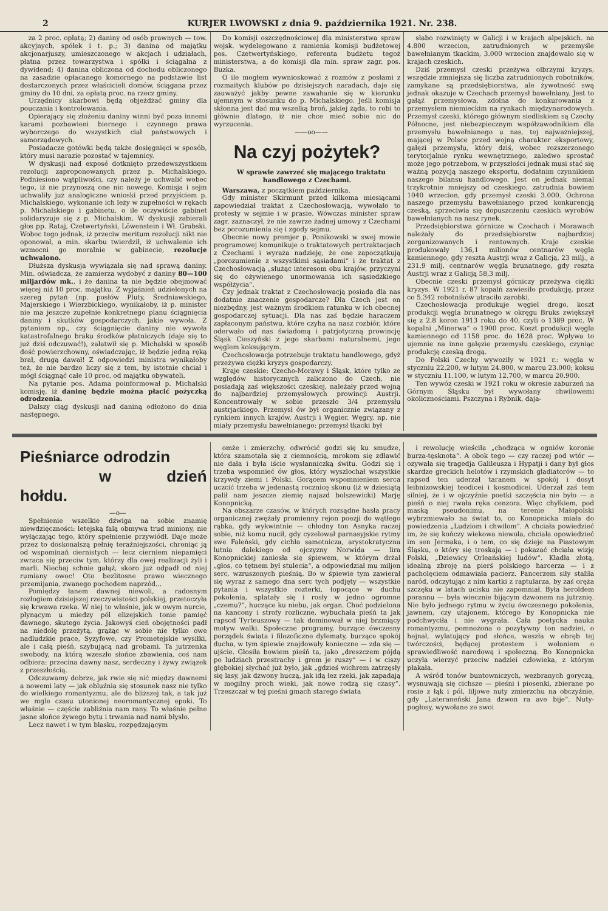2 KURJER LWOWSKI z dnia 9. października 1921. Nr. 238.
za 2 proc. opłatą; 2) daniny od osób prawnych — tow. akcyjnych, spółek i t. p.; 3) danina od majątku akcjonarjuszy, umieszczonego w akcjach i udziałach, płatna przez towarzystwa i spółki i ściągalna z dywidend; 4) danina obliczona od dochodu obliczonego na zasadzie opłacanego komornego na podstawie list dostarczonych przez właścicieli domów, ściągana przez gminy do 10 dni, za opłatą proc. na rzecz gminy.
Urzędnicy skarbowi będą objeżdżać gminy dla pouczania i kontrolowania.
Opierający się złożeniu daniny winni być poza innemi karami pozbawieni biernego i czynnego prawa wyborczego do wszystkich ciał państwowych i samorządowych.
Posiadacze gotówki będą także dosięgnięci w sposób, który musi narazie pozostać w tajemnicy.
W dyskusji nad exposé dotknięto przedewszystkiem rezolucji zaproponowanych przez p. Michalskiego. Podniesiono wątpliwości, czy należy je uchwalić wobec tego, iż nie przynoszą one nic nowego. Komisja i sejm uchwaliły już analogiczne wnioski przed przyjściem p. Michalskiego, wykonanie ich leży w zupełności w rękach p. Michalskiego i gabinetu, o ile oczywiście gabinet solidaryzuje się z p. Michalskim. W dyskusji zabierali głos pp. Rataj, Czetwertyński, Löwenstein i Wł. Grabski. Wobec tego jednak, iż przeciw meritum rezolucji nikt nie oponował, a min. skarbu twierdził, iż uchwalenie ich wzmocni go moralnie w gabinecie, rezolucje uchwalono.
Dłuższa dyskusja wywiązała się nad sprawą daniny. Min. oświadcza, że zamierza wydobyć z daniny 80—100 miljardów mk., i że danina ta nie będzie obejmować więcej niż 10 proc. majątku. Z wyjaśnień udzielonych na szereg pytań (np. posłów Pluty, Średniawskiego, Majerskiego i Wierzbickiego, wynikałoby, iż p. minister nie ma jeszcze zupełnie konkretnego planu ściągnięcia daniny i skutków gospodarczych, jakie wywoła. Z pytaniem np., czy ściągnięcie daniny nie wywoła katastrofalnego braku środków płatniczych (daje się to już dziś odczuwać!), załatwił się p. Michalski w sposób dość powierzchowny, oświadczając, iż będzie jedną ręką brał, drugą dawał! Z odpowiedzi ministra wynikałoby też, że nie bardzo liczy się z tem, by istotnie chciał i mógł ściągnąć całe 10 proc. od majątku obywateli.
Na pytanie pos. Adama poinformował p. Michalski komisję, iż daninę będzie można płacić pożyczką odrodzenia.
Dalszy ciąg dyskusji nad daniną odłożono do dnia następnego.
Do komisji oszczędnościowej dla ministerstwa spraw wojsk. wydelegowano z ramienia komisji budżetowej pos. Czetwertyńskiego, referenta budżetu tegoż ministerstwa, a do komisji dla min. spraw zagr. pos. Buzka.
O ile mogłem wywnioskować z rozmów z posłami z rozmaitych klubów po dzisiejszych naradach, daje się zauważyć jakby pewne zawahanie się w kierunku ujemnym w stosunku do p. Michalskiego. Jeśli komisja skłonna jest dać mu wszelką broń, jakiej żąda, to robi to głównie dlatego, iż nie chce mieć sobie nic do wyrzucenia.
——oo——
Na czyj pożytek?
W sprawie zawrzeć się mającego traktatu handlowego z Czechami.
Warszawa, z początkiem października.
Gdy minister Skirmunt przed kilkoma miesiącami zapowiedział traktat z Czechosłowacją, wywołało to protesty w sejmie i w prasie. Wówczas minister spraw zagr. zaznaczył, że nie zawrze żadnej umowy z Czechami bez porozumienia się i zgody sejmu.
Obecnie nowy premjer p. Ponikowski w swej mowie programowej komunikuje o traktatowych pertraktacjach z Czechami i wyraża nadzieję, że one zapoczątkują „porozumienie z wszystkimi sąsiadami“ i że traktat z Czechosłowacją „służąc interesom obu krajów, przyczyni się do ożywienego unormowania ich sąsiedzkiego współżycia“.
Czy jednak traktat z Czechosłowacją posiada dla nas dodatnie znaczenie gospodarcze? Dla Czech jest on niezbędny, jest ważnym środkiem ratunku w ich obecnej gospodarczej sytuacji. Dla nas zaś będzie haraczem zapłaconym państwu, które czyha na nasz rozbiór, które oderwało od nas świadomą i patrjotyczną prowincję Śląsk Cieszyński z jego skarbami naturalnemi, jego węglem koksującym.
Czechosłowacja potrzebuje traktatu handlowego, gdyż przeżywa ciężki kryzys gospodarczy.
Kraje czeskie: Czecho-Morawy i Śląsk, które tylko ze względów historycznych zaliczono do Czech, nie posiadają zaś większości czeskiej, należały przed wojną do najbardziej przemysłowych prowincji Austrji. Koncentrowały w sobie przeszło 3/4 przemysłu austrjackiego. Przemysł ów był organicznie związany z rynkiem innych krajów, Austrji i Węgier. Węgry, np. nie miały przemysłu bawełnianego: przemysł tkacki był
słabo rozwinięty w Galicji i w krajach alpejskich. na 4.800 wrzecion, zatrudnionych w przemyśle bawełnianym tkackim, 3.000 wrzecion znajdowało się w krajach czeskich.
Dziś przemysł czeski przeżywa olbrzymi kryzys, wszędzie zmniejsza się liczba zatrudnionych robotników, zamykane są przedsiębiorstwa, ale żywotność swą jednak okazuje w Czechach przemysł bawełniany. Jest to gałąź przemysłowa, zdolna do konkurowania z przemysłem niemieckim na rynkach międzynarodowych. Przemysł czeski, którego głównym siedliskiem są Czechy Północne, jest niebezpiecznym współzawodnikiem dla przemysłu bawełnianego u nas, tej najważniejszej, mającej w Polsce przed wojną charakter eksportowy, gałęzi przemysłu, który dziś, wobec rozszerzonego terytorjalnie rynku wewnętrznego, zaledwo sprostać może jego potrzebom, w przyszłości jednak musi stać się ważną pozycją naszego eksportu, dodatnim czynnikiem naszego bilansu handlowego. Jest on jednak niemal trzykrotnie mniejszy od czeskiego, zatrudnia bowiem 1040 wrzecion, gdy przemysł czeski 3.000. Ochrona naszego przemysłu bawełnianego przed konkurencją czeską, sprzeciwia się dopuszczeniu czeskich wyrobów bawełnianych na nasz rynek.
Przedsiębiorstwa górnicze w Czechach i Morawach należały do przedsiębiorstw najbardziej zorganizowanych i rentownych. Kraje czeskie produkowały 136,1 milionów centnarów węgla kamiennego, gdy reszta Austrji wraz z Galicją, 23 milj., a 231.9 milj. centnarów węgla brunatnego, gdy reszta Austrji wraz z Galicją 58,3 milj.
Obecnie czeski przemysł górniczy przeżywa ciężki kryzys. W 1921 r. 87 kopalń zawiesiło produkcję, przez co 5.342 robotników utraciło zarobki.
Czechosłowacja produkuje węgiel drogo, koszt produkcji węgla brunatnego w okręgu Bruks zwiększył się z 2.8 koron 1913 roku do 40, czyli o 1389 proc. W kopalni „Minerwa“ o 1900 proc. Koszt produkcji węgla kamiennego od 1158 proc. do 1628 proc. Wpływa to ujemnie na inne gałęzie przemysłu czeskiego, czyniąc produkcję czeską drogą.
Do Polski Czechy wywoziły w 1921 r.: węgla w styczniu 22.200, w lutym 24.800, w marcu 23.000; koksu w styczniu 11.100, w lutym 12.700, w marcu 20.900.
Ten wywóz czeski w 1921 roku w okresie zaburzeń na Górnym Śląsku był wywołany chwilowemi okolicznościami. Pszczyna i Rybnik, daja-
Pieśniarce odrodzin
w dzień hołdu.
—o—
Spełnienie wszelkie dźwiga na sobie znamię niewdzięczności: letejską falą obmywa trud miniony, nie wyłączając tego, który spełnienie przywiódł. Daje może przez to doskonalszą pełnię teraźniejszości, chroniąc ją od wspominań ciernistych — lecz cierniem niepamięci zwraca się przeciw tym, którzy dla owej realizacji żyli i marli. Niechaj schnie gałąź, skoro już odpadł od niej rumiany owoc! Oto bezlitosne prawo wiecznego przemijania, zwanego pochodem naprzód...
Pomiędzy łanem dawnej niewoli, a radosnym rozłogiem dzisiejszej rzeczywistości polskiej, przetoczyła się krwawa rzeka. W niej to właśnie, jak w owym nurcie, płynącym u miedzy pól elizejskich tonie pamięć dawnego, skutego życia. Jakowyś cień obojętności padł na niedolę przeżytą, grążąc w sobie nie tylko owe nadludzkie prace, Syzyfowe, czy Prometejskie wysiłki, ale i całą pieśń, szybującą nad grobami. Ta jutrzenka swobody, na którą wzeszło słońce zbawienia, coś nam odbiera: przecina dawny nasz, serdeczny i żywy związek z przeszłością.
Odczuwamy dobrze, jak rwie się nić między dawnemi a nowemi laty — jak obluźnia się stosunek nasz nie tylko do wielkiego romantyzmu, ale do bliższej tak, a tak już we mgle czasu utonionej neoromantycznej epoki. To właśnie — częście zabliźnia nam rany. To właśnie pełne jasne słońce żywego bytu i trwania nad nami błysło.
Lecz nawet i w tym blasku, rozpędzającym
omże i zmierzchy, odwrócić godzi się ku smudze, która szamotała się z ciemnością, mrokom się zdławić nie dała i była iście wysłanniczką świtu. Godzi się i trzeba wspomnieć ów głos, który wyszlochał wszystkie krzywdy ziemi i Polski. Gorącem wspomnieniem serca uczcić trzeba w jedenastą rocznicę skonu (iż w dziesiątą palił nam jeszcze ziemię najazd bolszewicki) Marję Konopnicką.
Na obszarze czasów, w których rozsądne hasła pracy organicznej zwężały promienny rejon poezji do wątłego rąbka, gdy wykwintnie — chłodny ton Asnyka raczej sobie, niż komu nucił, gdy cyzelował parnasyjskie rytmy swe Faleński, gdy cichła samotnicza, arystokratyczna lutnia dalekiego od ojczyzny Norwida — lira Konopnickiej zaniosła się śpiewem, w którym drżał „głos, co tętnem był stulecia“, a odpowiedział mu miljon serc, wzruszonych pieśnią. Bo w śpiewie tym zawierał się wyraz z samego dna serc tych podjęty — wszystkie pytania i wszystkie rozterki, łopocące w duchu pokolenia, splatały się i rosły w jedno ogromne „czemu?“, huczące ku niebu, jak organ. Choć podzielona na kancony i strofy rozliczne, wybuchała pieśń ta jak rapsod Tyrteuszowy — tak dominował w niej brzmiący motyw walki. Społeczne programy, burzące ówczesny porządek świata i filozoficzne dylematy, burzące spokój ducha, w tym śpiewie znajdowały konieczne — zda się — ujście. Głosiła bowiem pieśń ta, jako „dreszczem pójdą po ludziach przestrachy i grom je ruszy“ — i w ciszy głębokiej słychać już było, jak „gdzieś wichrem zatrzęsły się lasy, jak dzwony huczą, jak idą łez rzeki, jak zapadają w mogilny proch wieki, jak nowe rodzą się czasy“. Trzeszczał w tej pieśni gmach starego świata
i rewolucję wieściła „chodząca w ogniów koronie burza-tęsknota“. A obok tego — czy raczej pod wtór — ozywała się tragedja Galileusza i Hypatji i dany był głos skardze greckich helotów i rzymskich gladiatorów — to rapsod ten uderzał taranem w spokój i dosyt leibnizowskiej teodicei i kosmodicei. Uderzał zaś tem silniej, że i w ojczyźnie poetki szczęścia nie było — a pieśń o niej rwała ręka cenzora. Więc chyłkiem, pod maską pseudonimu, na terenie Małopolski wybrzmiewało na świat to, co Konopnicka miała do powiedzenia „Ludziom i chwilom“. A chciała powiedzieć im, że się kończy wiekowa niewola, chciała opowiedzieć im sen Jermaka, i o tem, co się dzieje na Piastowym Śląsku, o który się troskają — i pokazać chciała wizję Polski, „Dziewicy Orleańskiej ludów“. Kładła złotą, idealną zbroję na pierś polskiego harcerza — i z pacholęciem odmawiała pacierz. Pancerzem siły staliła naród, odczytując z nim kartki z raptularza, by zaś oręża szczęku w latach ucisku nie zapomniał. Była heroldem porannu — była wiecznie bijącym dzwonem na jutrznię. Nie było jednego rytmu w życiu ówczesnego pokolenia, jawnem, czy utajonem, którego by Konopnicka nie podchwyciła i nie wygrała. Cała poetycka nauka romantyzmu, pomnożona o pozytywny ton nadziei, o hejnał, wylatujący pod słońce, weszła w obręb tej twórczości, będącej protestem i wołaniem o sprawiedliwość narodową i społeczną. Bo Konopnicka uczyła wierzyć przeciw nadziei człowieka, z którym płakała.
A wśród tonów buntowniczych, wezbranych goryczą, wysnuwają się cichsze — pieśni i piosenki, zbierane po rosie z łąk i pól, liljowe nuty zmierzchu na obczyźnie, gdy „Lateraneński Jana dzwon ra ave bije“. Nuty-pogłosy, wywołane ze swoi